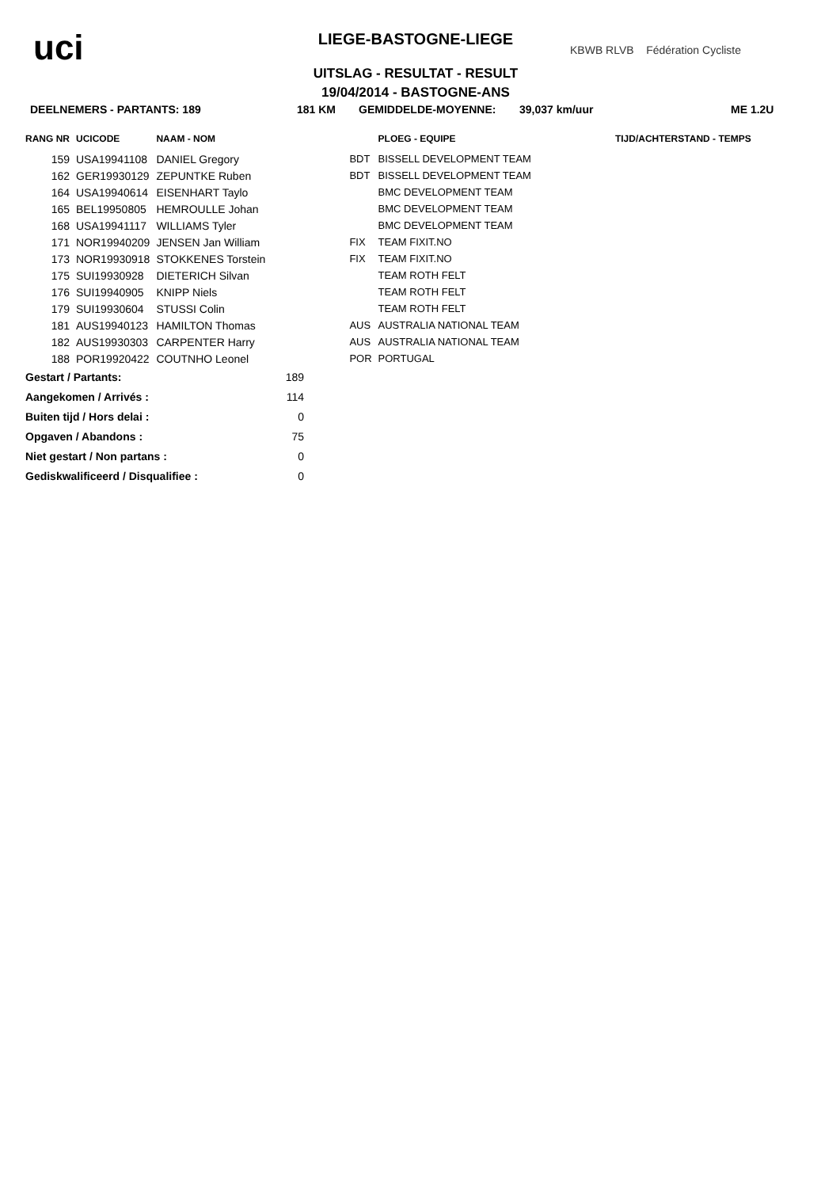uci
LIEGE-BASTOGNE-LIEGE
UITSLAG - RESULTAT - RESULT
19/04/2014 - BASTOGNE-ANS
KBWB RLVB Fédération Cycliste
DEELNEMERS - PARTANTS: 189 181 KM GEMIDDELDE-MOYENNE: 39,037 km/uur ME 1.2U
| RANG NR | UCICODE | NAAM - NOM | | | PLOEG - EQUIPE | | TIJD/ACHTERSTAND - TEMPS |
| --- | --- | --- | --- | --- | --- | --- | --- |
| 159 | USA19941108 | DANIEL Gregory | | BDT | BISSELL DEVELOPMENT TEAM | | |
| 162 | GER19930129 | ZEPUNTKE Ruben | | BDT | BISSELL DEVELOPMENT TEAM | | |
| 164 | USA19940614 | EISENHART Taylo | | | BMC DEVELOPMENT TEAM | | |
| 165 | BEL19950805 | HEMROULLE Johan | | | BMC DEVELOPMENT TEAM | | |
| 168 | USA19941117 | WILLIAMS Tyler | | | BMC DEVELOPMENT TEAM | | |
| 171 | NOR19940209 | JENSEN Jan William | | FIX | TEAM FIXIT.NO | | |
| 173 | NOR19930918 | STOKKENES Torstein | | FIX | TEAM FIXIT.NO | | |
| 175 | SUI19930928 | DIETERICH Silvan | | | TEAM ROTH FELT | | |
| 176 | SUI19940905 | KNIPP Niels | | | TEAM ROTH FELT | | |
| 179 | SUI19930604 | STUSSI Colin | | | TEAM ROTH FELT | | |
| 181 | AUS19940123 | HAMILTON Thomas | | AUS | AUSTRALIA NATIONAL TEAM | | |
| 182 | AUS19930303 | CARPENTER Harry | | AUS | AUSTRALIA NATIONAL TEAM | | |
| 188 | POR19920422 | COUTNHO Leonel | | POR | PORTUGAL | | |
| Gestart / Partants: | 189 |
| Aangekomen / Arrivés : | 114 |
| Buiten tijd / Hors delai : | 0 |
| Opgaven / Abandons : | 75 |
| Niet gestart / Non partans : | 0 |
| Gediskwalificeerd / Disqualifiee : | 0 |